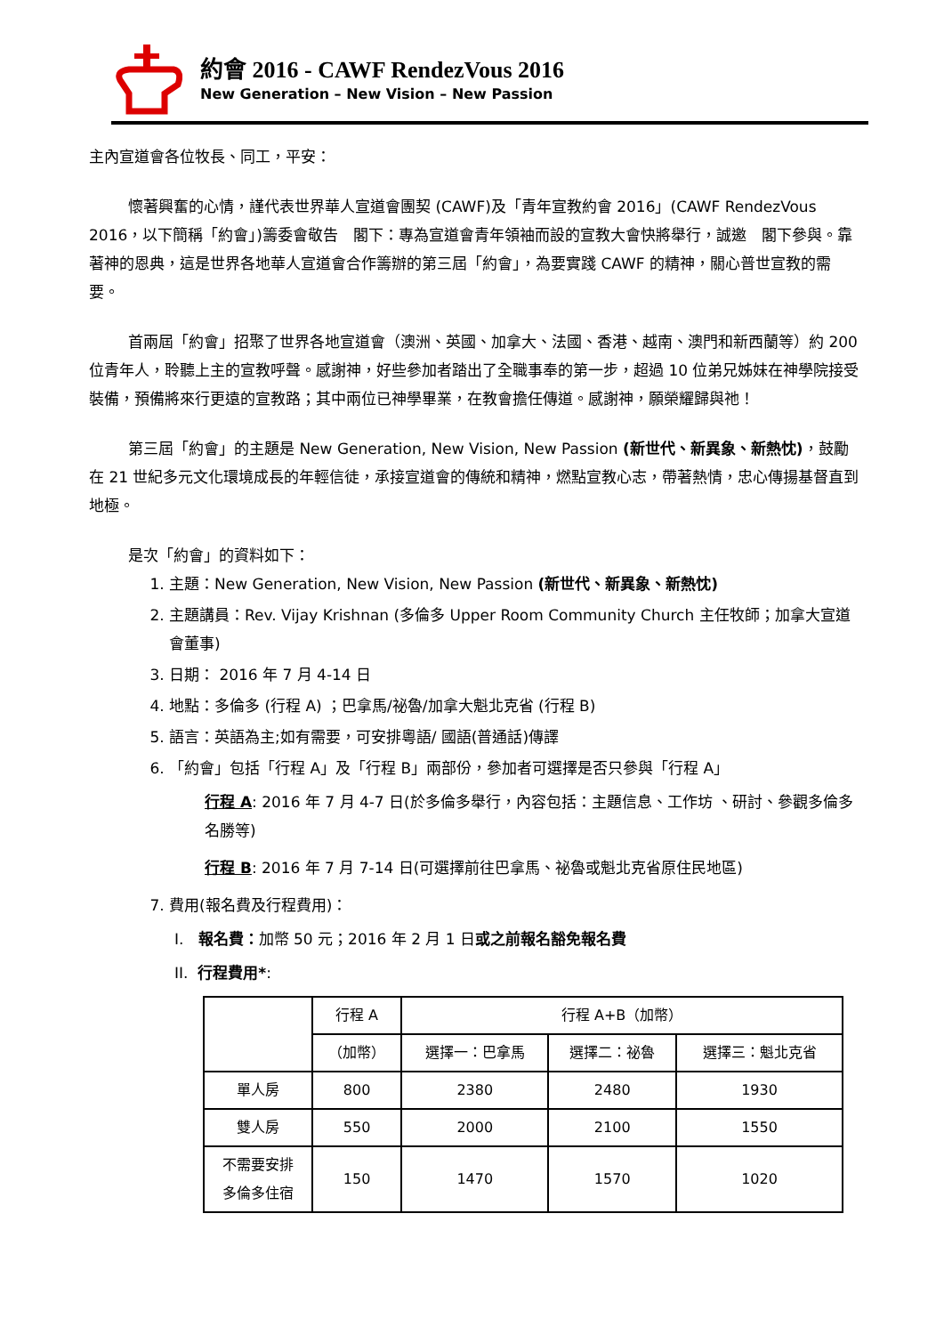約會 2016 - CAWF RendezVous 2016
New Generation – New Vision – New Passion
主內宣道會各位牧長、同工，平安：
懷著興奮的心情，謹代表世界華人宣道會團契 (CAWF)及「青年宣教約會 2016」(CAWF RendezVous 2016，以下簡稱「約會」)籌委會敬告　閣下：專為宣道會青年領袖而設的宣教大會快將舉行，誠邀　閣下參與。靠著神的恩典，這是世界各地華人宣道會合作籌辦的第三屆「約會」，為要實踐 CAWF 的精神，關心普世宣教的需要。
首兩屆「約會」招聚了世界各地宣道會（澳洲、英國、加拿大、法國、香港、越南、澳門和新西蘭等）約 200 位青年人，聆聽上主的宣教呼聲。感謝神，好些參加者踏出了全職事奉的第一步，超過 10 位弟兄姊妹在神學院接受裝備，預備將來行更遠的宣教路；其中兩位已神學畢業，在教會擔任傳道。感謝神，願榮耀歸與祂！
第三屆「約會」的主題是 New Generation, New Vision, New Passion (新世代、新異象、新熱忱)，鼓勵在 21 世紀多元文化環境成長的年輕信徒，承接宣道會的傳統和精神，燃點宣教心志，帶著熱情，忠心傳揚基督直到地極。
是次「約會」的資料如下：
1. 主題：New Generation, New Vision, New Passion (新世代、新異象、新熱忱)
2. 主題講員：Rev. Vijay Krishnan (多倫多 Upper Room Community Church 主任牧師；加拿大宣道會董事)
3. 日期： 2016 年 7 月 4-14 日
4. 地點：多倫多 (行程 A) ；巴拿馬/祕魯/加拿大魁北克省 (行程 B)
5. 語言：英語為主;如有需要，可安排粵語/ 國語(普通話)傳譯
6. 「約會」包括「行程 A」及「行程 B」兩部份，參加者可選擇是否只參與「行程 A」
行程 A: 2016 年 7 月 4-7 日(於多倫多舉行，內容包括：主題信息、工作坊 、研討、參觀多倫多名勝等)
行程 B: 2016 年 7 月 7-14 日(可選擇前往巴拿馬、祕魯或魁北克省原住民地區)
7. 費用(報名費及行程費用)：
I. 報名費：加幣 50 元；2016 年 2 月 1 日或之前報名豁免報名費
II. 行程費用*:
| | 行程 A | 行程 A+B（加幣） | | |
| --- | --- | --- | --- | --- |
| | （加幣） | 選擇一：巴拿馬 | 選擇二：祕魯 | 選擇三：魁北克省 |
| 單人房 | 800 | 2380 | 2480 | 1930 |
| 雙人房 | 550 | 2000 | 2100 | 1550 |
| 不需要安排 多倫多住宿 | 150 | 1470 | 1570 | 1020 |